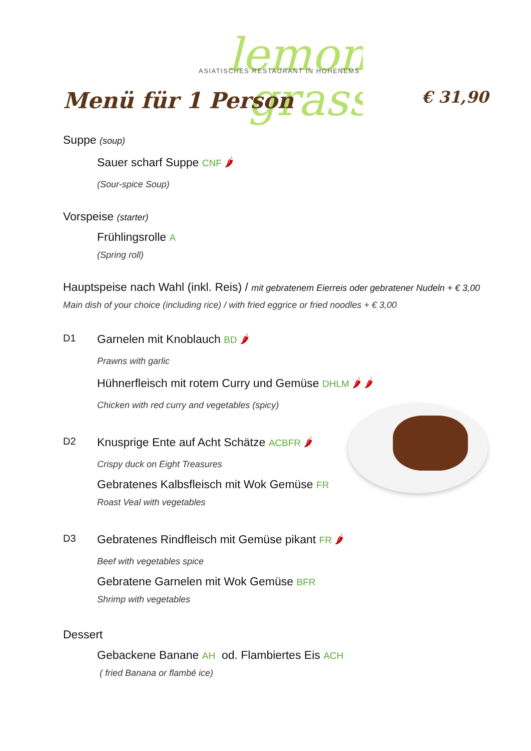lemon
grass
ASIATISCHES RESTAURANT IN HOHENEMS
Menü für 1 Person € 31,90
Suppe (soup)
Sauer scharf Suppe CNF 🌶
(Sour-spice Soup)
Vorspeise (starter)
Frühlingsrolle A
(Spring roll)
Hauptspeise nach Wahl (inkl. Reis) / mit gebratenem Eierreis oder gebratener Nudeln + € 3,00
Main dish of your choice (including rice) / with fried eggrice or fried noodles + € 3,00
D1
Garnelen mit Knoblauch BD 🌶
Prawns with garlic
Hühnerfleisch mit rotem Curry und Gemüse DHLM 🌶 🌶
Chicken with red curry and vegetables (spicy)
D2
Knusprige Ente auf Acht Schätze ACBFR 🌶
Crispy duck on Eight Treasures
Gebratenes Kalbsfleisch mit Wok Gemüse FR
Roast Veal with vegetables
D3
Gebratenes Rindfleisch mit Gemüse pikant FR 🌶
Beef with vegetables spice
Gebratene Garnelen mit Wok Gemüse BFR
Shrimp with vegetables
Dessert
Gebackene Banane AH od. Flambiertes Eis ACH
( fried Banana or flambé ice)